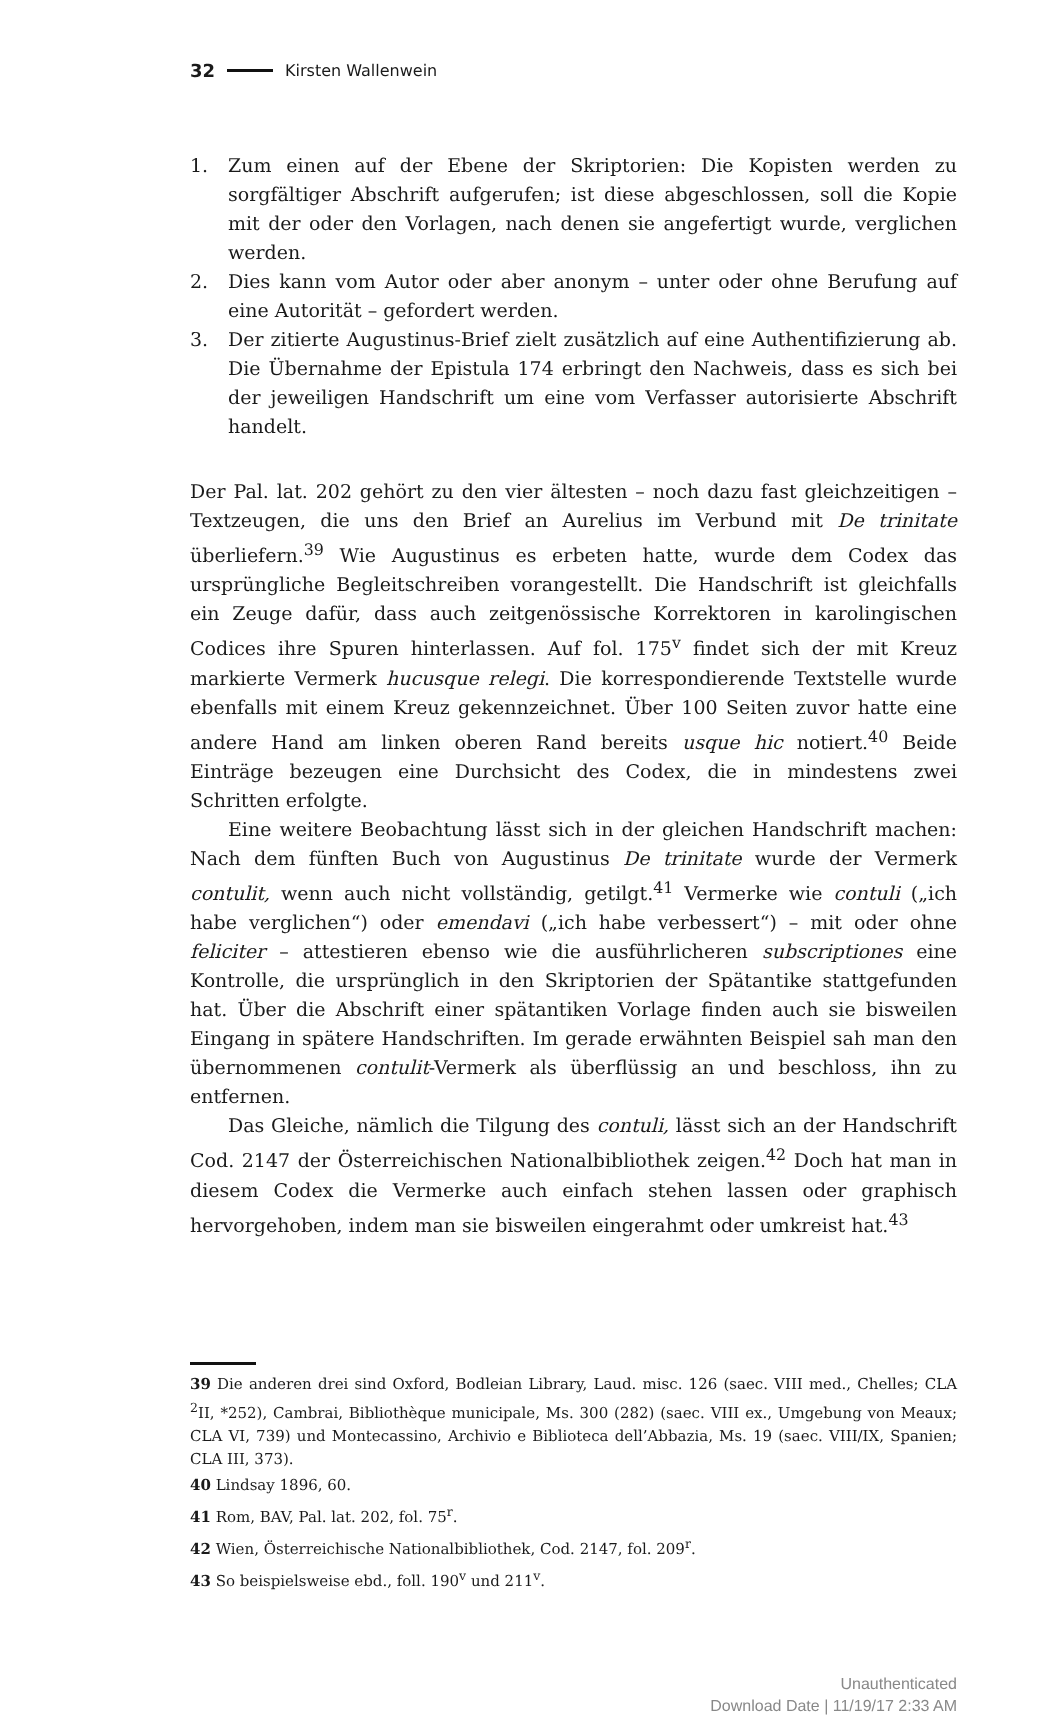32 Kirsten Wallenwein
1. Zum einen auf der Ebene der Skriptorien: Die Kopisten werden zu sorgfältiger Abschrift aufgerufen; ist diese abgeschlossen, soll die Kopie mit der oder den Vorlagen, nach denen sie angefertigt wurde, verglichen werden.
2. Dies kann vom Autor oder aber anonym – unter oder ohne Berufung auf eine Autorität – gefordert werden.
3. Der zitierte Augustinus-Brief zielt zusätzlich auf eine Authentifizierung ab. Die Übernahme der Epistula 174 erbringt den Nachweis, dass es sich bei der jeweiligen Handschrift um eine vom Verfasser autorisierte Abschrift handelt.
Der Pal. lat. 202 gehört zu den vier ältesten – noch dazu fast gleichzeitigen – Textzeugen, die uns den Brief an Aurelius im Verbund mit De trinitate überliefern.<sup>39</sup> Wie Augustinus es erbeten hatte, wurde dem Codex das ursprüngliche Begleitschreiben vorangestellt. Die Handschrift ist gleichfalls ein Zeuge dafür, dass auch zeitgenössische Korrektoren in karolingischen Codices ihre Spuren hinterlassen. Auf fol. 175<sup>v</sup> findet sich der mit Kreuz markierte Vermerk hucusque relegi. Die korrespondierende Textstelle wurde ebenfalls mit einem Kreuz gekennzeichnet. Über 100 Seiten zuvor hatte eine andere Hand am linken oberen Rand bereits usque hic notiert.<sup>40</sup> Beide Einträge bezeugen eine Durchsicht des Codex, die in mindestens zwei Schritten erfolgte.
Eine weitere Beobachtung lässt sich in der gleichen Handschrift machen: Nach dem fünften Buch von Augustinus De trinitate wurde der Vermerk contulit, wenn auch nicht vollständig, getilgt.<sup>41</sup> Vermerke wie contuli („ich habe verglichen“) oder emendavi („ich habe verbessert“) – mit oder ohne feliciter – attestieren ebenso wie die ausführlicheren subscriptiones eine Kontrolle, die ursprünglich in den Skriptorien der Spätantike stattgefunden hat. Über die Abschrift einer spätantiken Vorlage finden auch sie bisweilen Eingang in spätere Handschriften. Im gerade erwähnten Beispiel sah man den übernommenen contulit-Vermerk als überflüssig an und beschloss, ihn zu entfernen.
Das Gleiche, nämlich die Tilgung des contuli, lässt sich an der Handschrift Cod. 2147 der Österreichischen Nationalbibliothek zeigen.<sup>42</sup> Doch hat man in diesem Codex die Vermerke auch einfach stehen lassen oder graphisch hervorgehoben, indem man sie bisweilen eingerahmt oder umkreist hat.<sup>43</sup>
39 Die anderen drei sind Oxford, Bodleian Library, Laud. misc. 126 (saec. VIII med., Chelles; CLA <sup>2</sup>II, *252), Cambrai, Bibliothèque municipale, Ms. 300 (282) (saec. VIII ex., Umgebung von Meaux; CLA VI, 739) und Montecassino, Archivio e Biblioteca dell’Abbazia, Ms. 19 (saec. VIII/IX, Spanien; CLA III, 373).
40 Lindsay 1896, 60.
41 Rom, BAV, Pal. lat. 202, fol. 75<sup>r</sup>.
42 Wien, Österreichische Nationalbibliothek, Cod. 2147, fol. 209<sup>r</sup>.
43 So beispielsweise ebd., foll. 190<sup>v</sup> und 211<sup>v</sup>.
Unauthenticated
Download Date | 11/19/17 2:33 AM